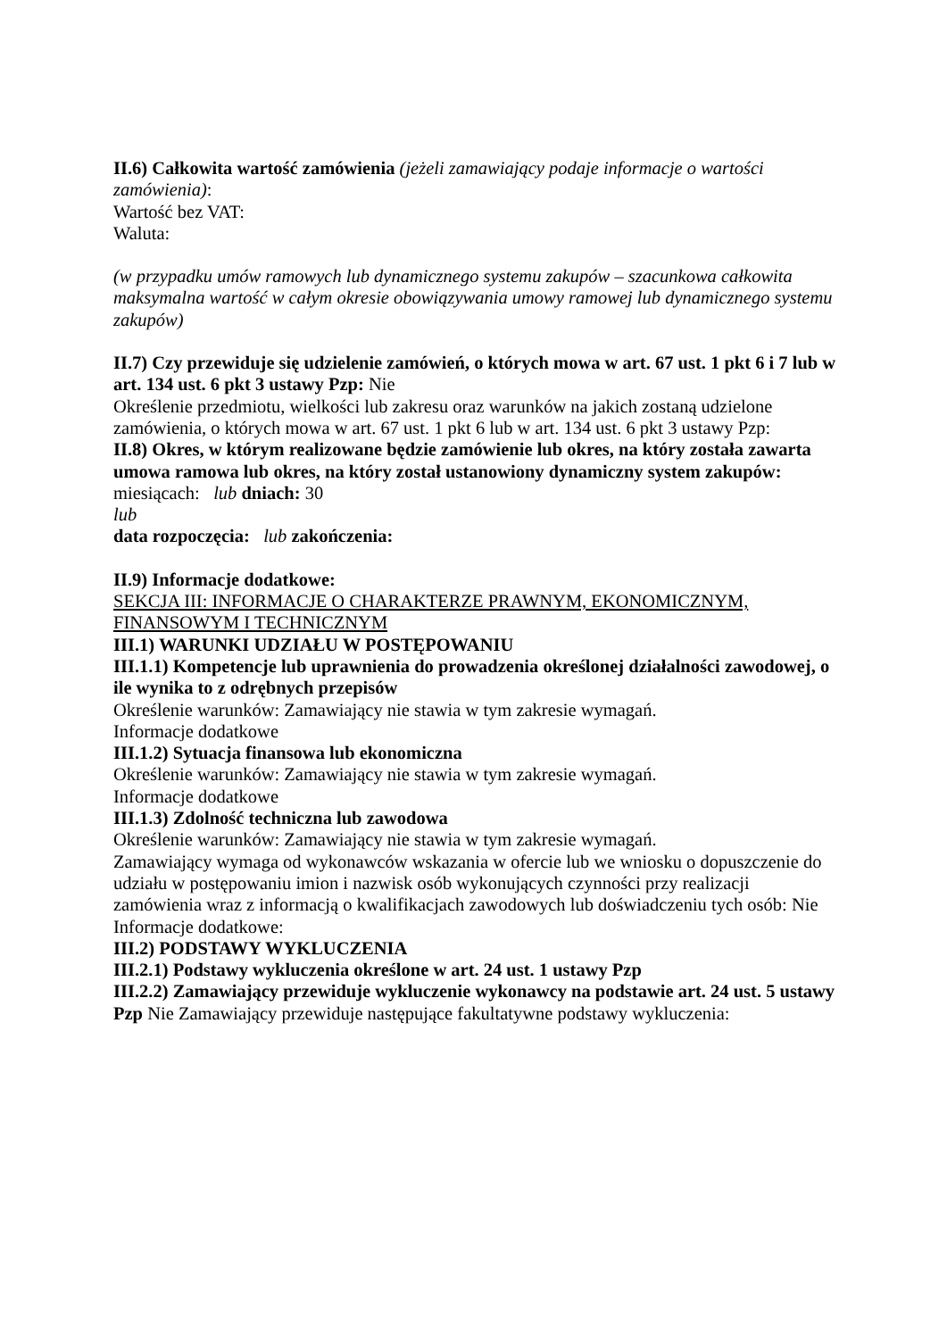II.6) Całkowita wartość zamówienia (jeżeli zamawiający podaje informacje o wartości zamówienia):
Wartość bez VAT:
Waluta:
(w przypadku umów ramowych lub dynamicznego systemu zakupów – szacunkowa całkowita maksymalna wartość w całym okresie obowiązywania umowy ramowej lub dynamicznego systemu zakupów)
II.7) Czy przewiduje się udzielenie zamówień, o których mowa w art. 67 ust. 1 pkt 6 i 7 lub w art. 134 ust. 6 pkt 3 ustawy Pzp: Nie
Określenie przedmiotu, wielkości lub zakresu oraz warunków na jakich zostaną udzielone zamówienia, o których mowa w art. 67 ust. 1 pkt 6 lub w art. 134 ust. 6 pkt 3 ustawy Pzp:
II.8) Okres, w którym realizowane będzie zamówienie lub okres, na który została zawarta umowa ramowa lub okres, na który został ustanowiony dynamiczny system zakupów:
miesiącach: lub dniach: 30
lub
data rozpoczęcia: lub zakończenia:
II.9) Informacje dodatkowe:
SEKCJA III: INFORMACJE O CHARAKTERZE PRAWNYM, EKONOMICZNYM, FINANSOWYM I TECHNICZNYM
III.1) WARUNKI UDZIAŁU W POSTĘPOWANIU
III.1.1) Kompetencje lub uprawnienia do prowadzenia określonej działalności zawodowej, o ile wynika to z odrębnych przepisów
Określenie warunków: Zamawiający nie stawia w tym zakresie wymagań.
Informacje dodatkowe
III.1.2) Sytuacja finansowa lub ekonomiczna
Określenie warunków: Zamawiający nie stawia w tym zakresie wymagań.
Informacje dodatkowe
III.1.3) Zdolność techniczna lub zawodowa
Określenie warunków: Zamawiający nie stawia w tym zakresie wymagań.
Zamawiający wymaga od wykonawców wskazania w ofercie lub we wniosku o dopuszczenie do udziału w postępowaniu imion i nazwisk osób wykonujących czynności przy realizacji zamówienia wraz z informacją o kwalifikacjach zawodowych lub doświadczeniu tych osób: Nie
Informacje dodatkowe:
III.2) PODSTAWY WYKLUCZENIA
III.2.1) Podstawy wykluczenia określone w art. 24 ust. 1 ustawy Pzp
III.2.2) Zamawiający przewiduje wykluczenie wykonawcy na podstawie art. 24 ust. 5 ustawy Pzp Nie Zamawiający przewiduje następujące fakultatywne podstawy wykluczenia: